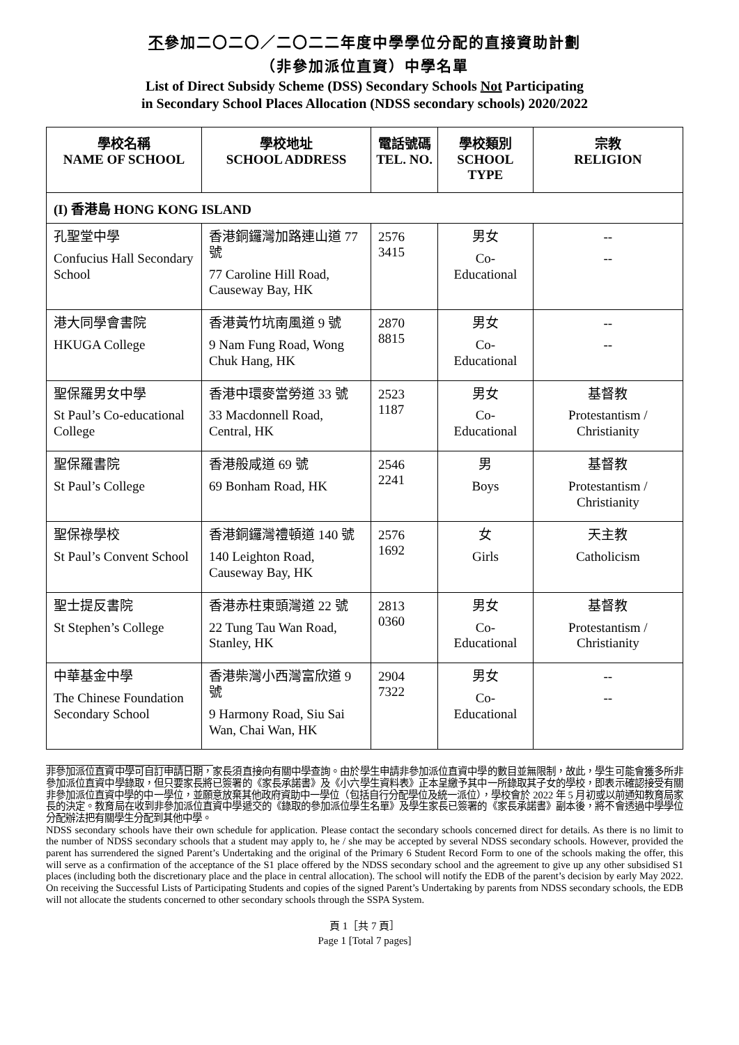不參加二〇二〇／二〇二二年度中學學位分配的直接資助計劃
（非參加派位直資）中學名單
List of Direct Subsidy Scheme (DSS) Secondary Schools Not Participating
in Secondary School Places Allocation (NDSS secondary schools) 2020/2022
| 學校名稱 NAME OF SCHOOL | 學校地址 SCHOOL ADDRESS | 電話號碼 TEL. NO. | 學校類別 SCHOOL TYPE | 宗教 RELIGION |
| --- | --- | --- | --- | --- |
| (I) 香港島 HONG KONG ISLAND | | | | |
| 孔聖堂中學 Confucius Hall Secondary School | 香港銅鑼灣加路連山道 77 號 77 Caroline Hill Road, Causeway Bay, HK | 2576 3415 | 男女 Co-Educational | -- -- |
| 港大同學會書院 HKUGA College | 香港黃竹坑南風道 9 號 9 Nam Fung Road, Wong Chuk Hang, HK | 2870 8815 | 男女 Co-Educational | -- -- |
| 聖保羅男女中學 St Paul’s Co-educational College | 香港中環麥當勞道 33 號 33 Macdonnell Road, Central, HK | 2523 1187 | 男女 Co-Educational | 基督教 Protestantism / Christianity |
| 聖保羅書院 St Paul’s College | 香港般咸道 69 號 69 Bonham Road, HK | 2546 2241 | 男 Boys | 基督教 Protestantism / Christianity |
| 聖保祿學校 St Paul’s Convent School | 香港銅鑼灣禮頓道 140 號 140 Leighton Road, Causeway Bay, HK | 2576 1692 | 女 Girls | 天主教 Catholicism |
| 聖士提反書院 St Stephen’s College | 香港赤柱東頭灣道 22 號 22 Tung Tau Wan Road, Stanley, HK | 2813 0360 | 男女 Co-Educational | 基督教 Protestantism / Christianity |
| 中華基金中學 The Chinese Foundation Secondary School | 香港柴灣小西灣富欣道 9 號 9 Harmony Road, Siu Sai Wan, Chai Wan, HK | 2904 7322 | 男女 Co-Educational | -- -- |
非參加派位直資中學可自訂申請日期，家長須直接向有關中學查詢。由於學生申請非參加派位直資中學的數目並無限制，故此，學生可能會獲多所非參加派位直資中學錄取，但只要家長將已簽署的《家長承諾書》及《小六學生資料表》正本呈繳予其中一所錄取其子女的學校，即表示確認接受有關非參加派位直資中學的中一學位，並願意放棄其他政府資助中一學位（包括自行分配學位及統一派位），學校會於 2022 年 5 月初或以前通知教育局家長的決定。教育局在收到非參加派位直資中學遞交的《錄取的參加派位學生名單》及學生家長已簽署的《家長承諾書》副本後，將不會透過中學學位分配辦法把有關學生分配到其他中學。
NDSS secondary schools have their own schedule for application. Please contact the secondary schools concerned direct for details. As there is no limit to the number of NDSS secondary schools that a student may apply to, he / she may be accepted by several NDSS secondary schools. However, provided the parent has surrendered the signed Parent’s Undertaking and the original of the Primary 6 Student Record Form to one of the schools making the offer, this will serve as a confirmation of the acceptance of the S1 place offered by the NDSS secondary school and the agreement to give up any other subsidised S1 places (including both the discretionary place and the place in central allocation). The school will notify the EDB of the parent’s decision by early May 2022. On receiving the Successful Lists of Participating Students and copies of the signed Parent’s Undertaking by parents from NDSS secondary schools, the EDB will not allocate the students concerned to other secondary schools through the SSPA System.
頁 1［共 7 頁］
Page 1 [Total 7 pages]